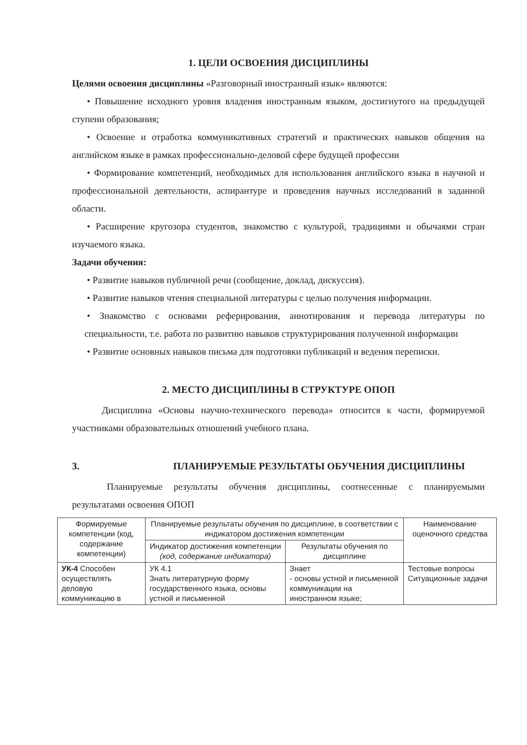1. ЦЕЛИ ОСВОЕНИЯ ДИСЦИПЛИНЫ
Целями освоения дисциплины «Разговорный иностранный язык» являются:
• Повышение исходного уровня владения иностранным языком, достигнутого на предыдущей ступени образования;
• Освоение и отработка коммуникативных стратегий и практических навыков общения на английском языке в рамках профессионально-деловой сфере будущей профессии
• Формирование компетенций, необходимых для использования английского языка в научной и профессиональной деятельности, аспирантуре и проведения научных исследований в заданной области.
• Расширение кругозора студентов, знакомство с культурой, традициями и обычаями стран изучаемого языка.
Задачи обучения:
• Развитие навыков публичной речи (сообщение, доклад, дискуссия).
• Развитие навыков чтения специальной литературы с целью получения информации.
• Знакомство с основами реферирования, аннотирования и перевода литературы по специальности, т.е. работа по развитию навыков структурирования полученной информации
• Развитие основных навыков письма для подготовки публикаций и ведения переписки.
2. МЕСТО ДИСЦИПЛИНЫ В СТРУКТУРЕ ОПОП
Дисциплина «Основы научно-технического перевода» относится к части, формируемой участниками образовательных отношений учебного плана.
3. ПЛАНИРУЕМЫЕ РЕЗУЛЬТАТЫ ОБУЧЕНИЯ ДИСЦИПЛИНЫ
Планируемые результаты обучения дисциплины, соотнесенные с планируемыми результатами освоения ОПОП
| Формируемые компетенции (код, содержание компетенции) | Планируемые результаты обучения по дисциплине, в соответствии с индикатором достижения компетенции | | Наименование оценочного средства |
| --- | --- | --- | --- |
| | Индикатор достижения компетенции (код, содержание индикатора) | Результаты обучения по дисциплине | |
| УК-4 Способен осуществлять деловую коммуникацию в | УК 4.1 Знать литературную форму государственного языка, основы устной и письменной | Знает - основы устной и письменной коммуникации на иностранном языке; | Тестовые вопросы Ситуационные задачи |